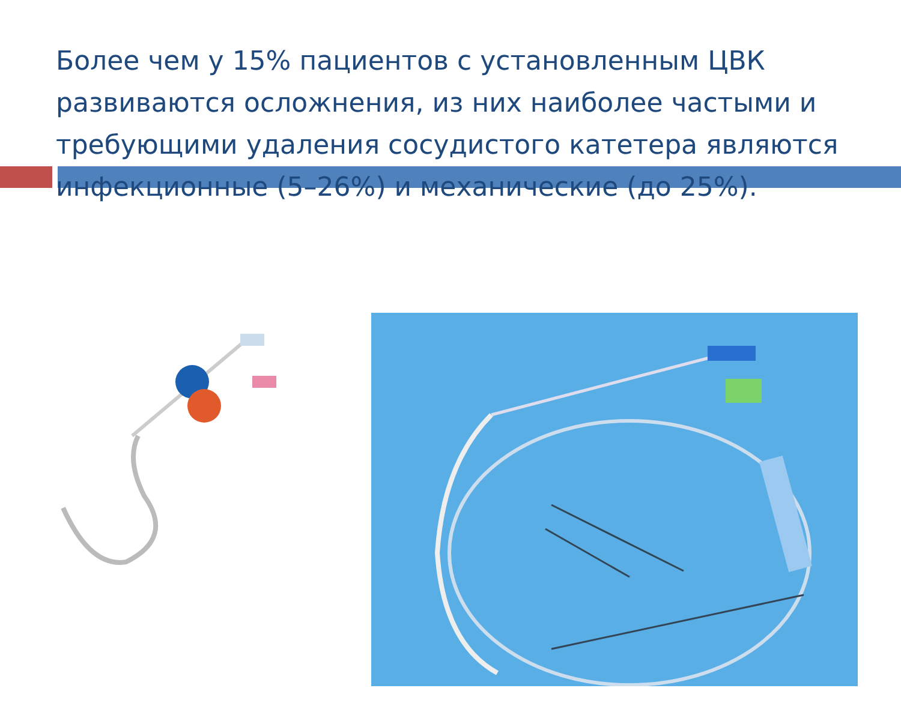Более чем у 15% пациентов с установленным ЦВК развиваются осложнения, из них наиболее частыми и требующими удаления сосудистого катетера являются инфекционные (5–26%) и механические (до 25%).